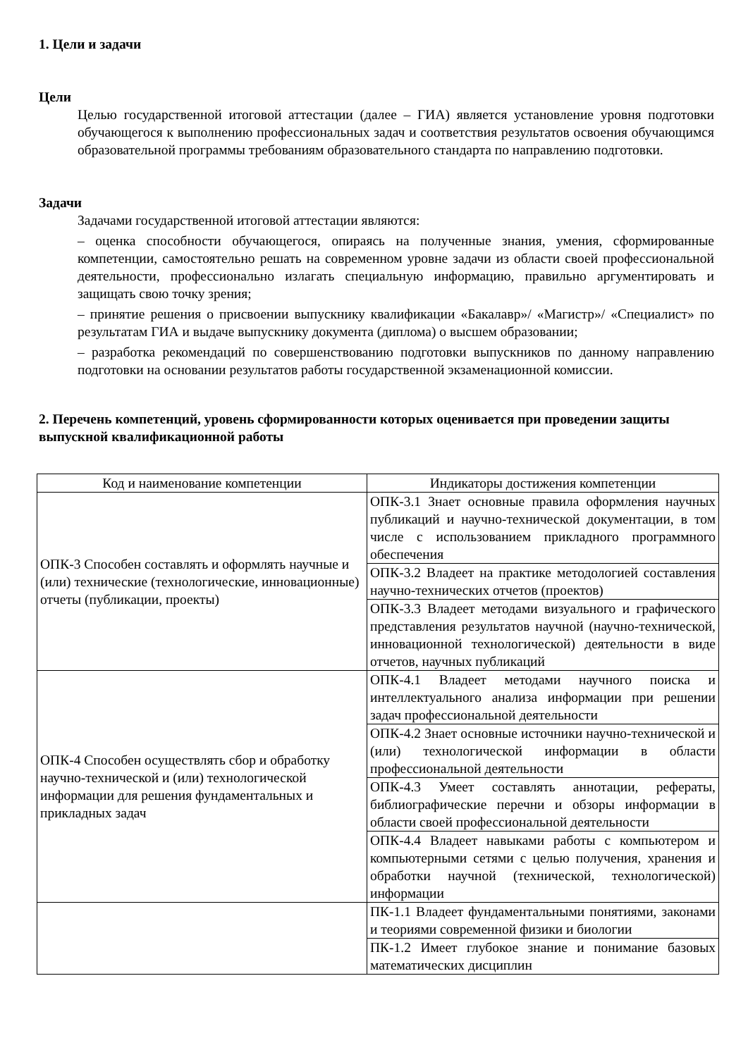1. Цели и задачи
Цели
Целью государственной итоговой аттестации (далее – ГИА) является установление уровня подготовки обучающегося к выполнению профессиональных задач и соответствия результатов освоения обучающимся образовательной программы требованиям образовательного стандарта по направлению подготовки.
Задачи
Задачами государственной итоговой аттестации являются:
– оценка способности обучающегося, опираясь на полученные знания, умения, сформированные компетенции, самостоятельно решать на современном уровне задачи из области своей профессиональной деятельности, профессионально излагать специальную информацию, правильно аргументировать и защищать свою точку зрения;
– принятие решения о присвоении выпускнику квалификации «Бакалавр»/ «Магистр»/ «Специалист» по результатам ГИА и выдаче выпускнику документа (диплома) о высшем образовании;
– разработка рекомендаций по совершенствованию подготовки выпускников по данному направлению подготовки на основании результатов работы государственной экзаменационной комиссии.
2. Перечень компетенций, уровень сформированности которых оценивается при проведении защиты выпускной квалификационной работы
| Код и наименование компетенции | Индикаторы достижения компетенции |
| --- | --- |
| ОПК-3 Способен составлять и оформлять научные и (или) технические (технологические, инновационные) отчеты (публикации, проекты) | ОПК-3.1 Знает основные правила оформления научных публикаций и научно-технической документации, в том числе с использованием прикладного программного обеспечения |
| | ОПК-3.2 Владеет на практике методологией составления научно-технических отчетов (проектов) |
| | ОПК-3.3 Владеет методами визуального и графического представления результатов научной (научно-технической, инновационной технологической) деятельности в виде отчетов, научных публикаций |
| ОПК-4 Способен осуществлять сбор и обработку научно-технической и (или) технологической информации для решения фундаментальных и прикладных задач | ОПК-4.1 Владеет методами научного поиска и интеллектуального анализа информации при решении задач профессиональной деятельности |
| | ОПК-4.2 Знает основные источники научно-технической и (или) технологической информации в области профессиональной деятельности |
| | ОПК-4.3 Умеет составлять аннотации, рефераты, библиографические перечни и обзоры информации в области своей профессиональной деятельности |
| | ОПК-4.4 Владеет навыками работы с компьютером и компьютерными сетями с целью получения, хранения и обработки научной (технической, технологической) информации |
| | ПК-1.1 Владеет фундаментальными понятиями, законами и теориями современной физики и биологии |
| | ПК-1.2 Имеет глубокое знание и понимание базовых математических дисциплин |